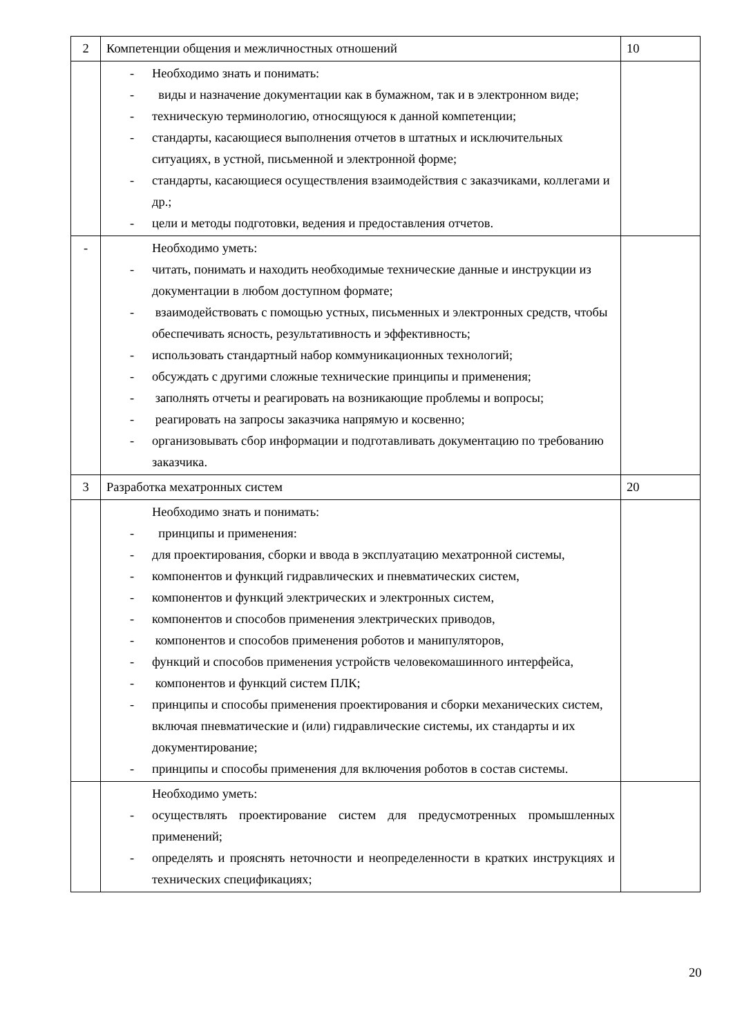| 2 | Компетенции общения и межличностных отношений | 10 |
| | - Необходимо знать и понимать: - виды и назначение документации как в бумажном, так и в электронном виде; - техническую терминологию, относящуюся к данной компетенции; - стандарты, касающиеся выполнения отчетов в штатных и исключительных ситуациях, в устной, письменной и электронной форме; - стандарты, касающиеся осуществления взаимодействия с заказчиками, коллегами и др.; - цели и методы подготовки, ведения и предоставления отчетов. | |
| - | Необходимо уметь: - читать, понимать и находить необходимые технические данные и инструкции из документации в любом доступном формате; - взаимодействовать с помощью устных, письменных и электронных средств, чтобы обеспечивать ясность, результативность и эффективность; - использовать стандартный набор коммуникационных технологий; - обсуждать с другими сложные технические принципы и применения; - заполнять отчеты и реагировать на возникающие проблемы и вопросы; - реагировать на запросы заказчика напрямую и косвенно; - организовывать сбор информации и подготавливать документацию по требованию заказчика. | |
| 3 | Разработка мехатронных систем | 20 |
| | Необходимо знать и понимать: - принципы и применения: - для проектирования, сборки и ввода в эксплуатацию мехатронной системы, - компонентов и функций гидравлических и пневматических систем, - компонентов и функций электрических и электронных систем, - компонентов и способов применения электрических приводов, - компонентов и способов применения роботов и манипуляторов, - функций и способов применения устройств человекомашинного интерфейса, - компонентов и функций систем ПЛК; - принципы и способы применения проектирования и сборки механических систем, включая пневматические и (или) гидравлические системы, их стандарты и их документирование; - принципы и способы применения для включения роботов в состав системы. | |
| | Необходимо уметь: - осуществлять проектирование систем для предусмотренных промышленных применений; - определять и прояснять неточности и неопределенности в кратких инструкциях и технических спецификациях; | |
20